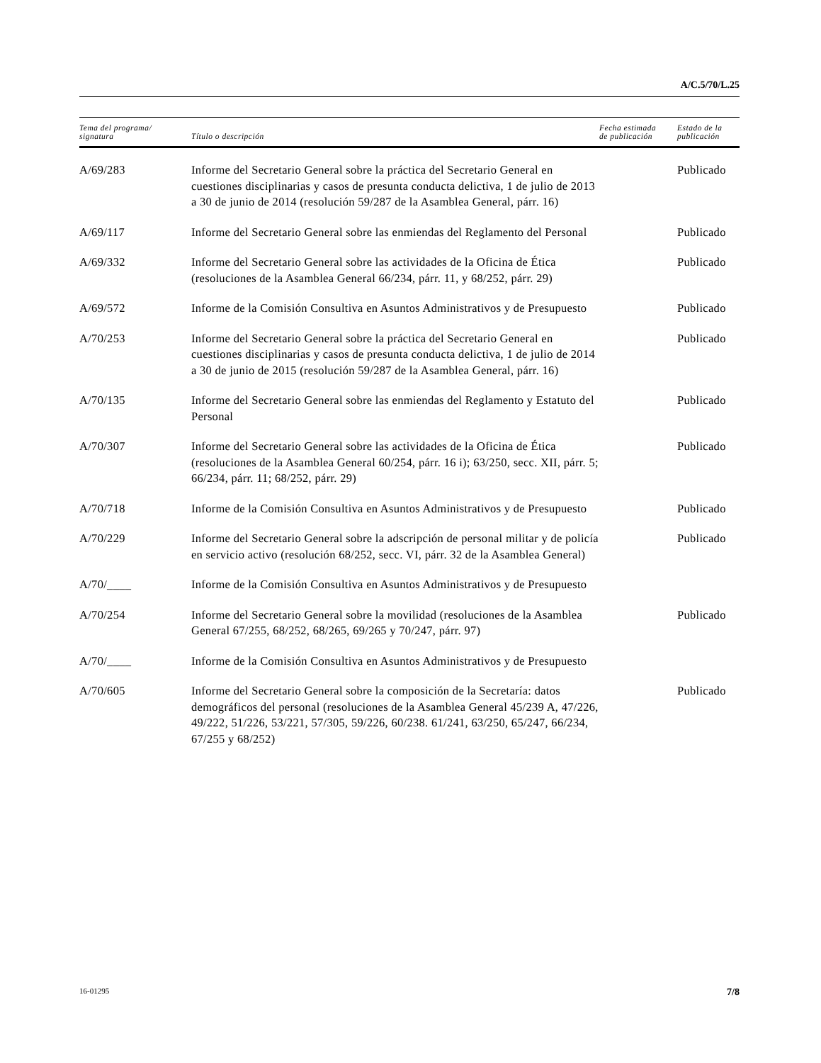A/C.5/70/L.25
| Tema del programa/ signatura | Título o descripción | Fecha estimada de publicación | Estado de la publicación |
| --- | --- | --- | --- |
| A/69/283 | Informe del Secretario General sobre la práctica del Secretario General en cuestiones disciplinarias y casos de presunta conducta delictiva, 1 de julio de 2013 a 30 de junio de 2014 (resolución 59/287 de la Asamblea General, párr. 16) | | Publicado |
| A/69/117 | Informe del Secretario General sobre las enmiendas del Reglamento del Personal | | Publicado |
| A/69/332 | Informe del Secretario General sobre las actividades de la Oficina de Ética (resoluciones de la Asamblea General 66/234, párr. 11, y 68/252, párr. 29) | | Publicado |
| A/69/572 | Informe de la Comisión Consultiva en Asuntos Administrativos y de Presupuesto | | Publicado |
| A/70/253 | Informe del Secretario General sobre la práctica del Secretario General en cuestiones disciplinarias y casos de presunta conducta delictiva, 1 de julio de 2014 a 30 de junio de 2015 (resolución 59/287 de la Asamblea General, párr. 16) | | Publicado |
| A/70/135 | Informe del Secretario General sobre las enmiendas del Reglamento y Estatuto del Personal | | Publicado |
| A/70/307 | Informe del Secretario General sobre las actividades de la Oficina de Ética (resoluciones de la Asamblea General 60/254, párr. 16 i); 63/250, secc. XII, párr. 5; 66/234, párr. 11; 68/252, párr. 29) | | Publicado |
| A/70/718 | Informe de la Comisión Consultiva en Asuntos Administrativos y de Presupuesto | | Publicado |
| A/70/229 | Informe del Secretario General sobre la adscripción de personal militar y de policía en servicio activo (resolución 68/252, secc. VI, párr. 32 de la Asamblea General) | | Publicado |
| A/70/____ | Informe de la Comisión Consultiva en Asuntos Administrativos y de Presupuesto | | |
| A/70/254 | Informe del Secretario General sobre la movilidad (resoluciones de la Asamblea General 67/255, 68/252, 68/265, 69/265 y 70/247, párr. 97) | | Publicado |
| A/70/____ | Informe de la Comisión Consultiva en Asuntos Administrativos y de Presupuesto | | |
| A/70/605 | Informe del Secretario General sobre la composición de la Secretaría: datos demográficos del personal (resoluciones de la Asamblea General 45/239 A, 47/226, 49/222, 51/226, 53/221, 57/305, 59/226, 60/238. 61/241, 63/250, 65/247, 66/234, 67/255 y 68/252) | | Publicado |
16-01295 7/8